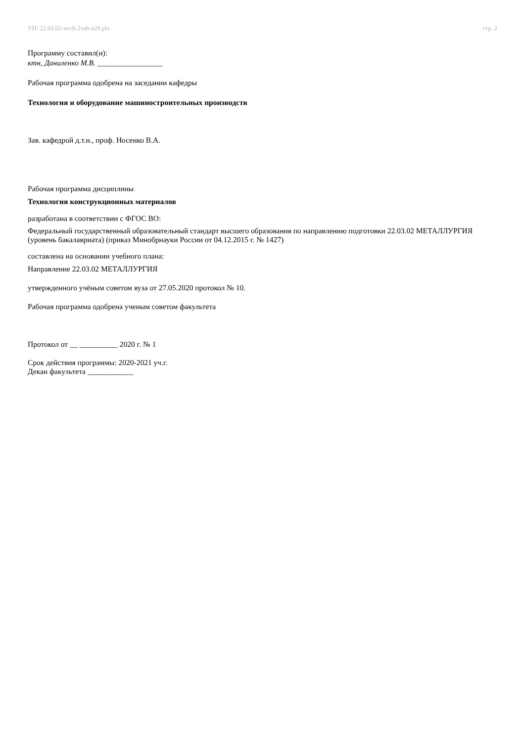УП: 22.03.02-vech-2vsh-n20.plx стр. 2
Программу составил(и):
ктн, Даниленко М.В. _________________
Рабочая программа одобрена на заседании кафедры
Технология и оборудование машиностроительных производств
Зав. кафедрой д.т.н., проф. Носенко В.А.
Рабочая программа дисциплины
Технология конструкционных материалов
разработана в соответствии с ФГОС ВО:
Федеральный государственный образовательный стандарт высшего образования по направлению подготовки 22.03.02 МЕТАЛЛУРГИЯ (уровень бакалавриата) (приказ Минобрнауки России от 04.12.2015 г. № 1427)
составлена на основании учебного плана:
Направление 22.03.02 МЕТАЛЛУРГИЯ
утвержденного учёным советом вуза от 27.05.2020 протокол № 10.
Рабочая программа одобрена ученым советом факультета
Протокол от __ __________ 2020 г. № 1
Срок действия программы: 2020-2021 уч.г.
Декан факультета ____________